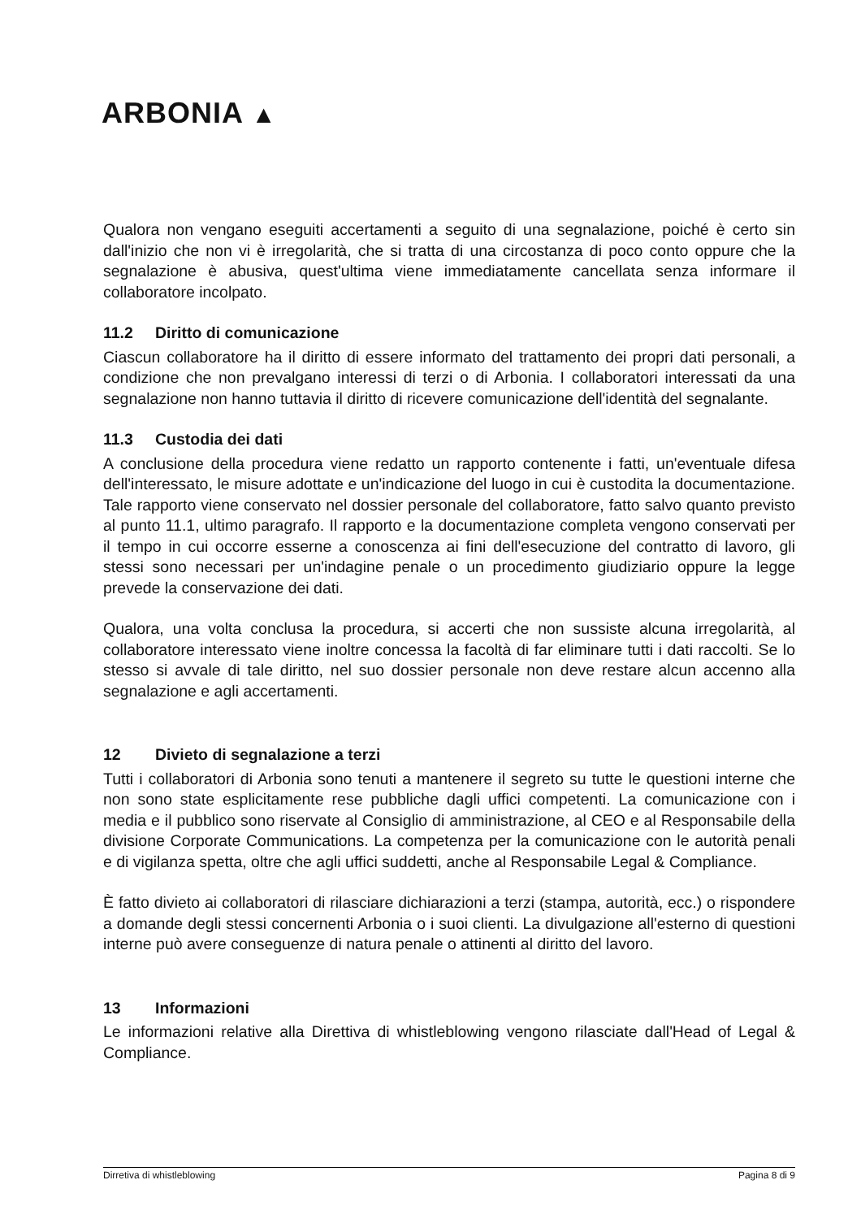ARBONIA ▲
Qualora non vengano eseguiti accertamenti a seguito di una segnalazione, poiché è certo sin dall'inizio che non vi è irregolarità, che si tratta di una circostanza di poco conto oppure che la segnalazione è abusiva, quest'ultima viene immediatamente cancellata senza informare il collaboratore incolpato.
11.2 Diritto di comunicazione
Ciascun collaboratore ha il diritto di essere informato del trattamento dei propri dati personali, a condizione che non prevalgano interessi di terzi o di Arbonia. I collaboratori interessati da una segnalazione non hanno tuttavia il diritto di ricevere comunicazione dell'identità del segnalante.
11.3 Custodia dei dati
A conclusione della procedura viene redatto un rapporto contenente i fatti, un'eventuale difesa dell'interessato, le misure adottate e un'indicazione del luogo in cui è custodita la documentazione. Tale rapporto viene conservato nel dossier personale del collaboratore, fatto salvo quanto previsto al punto 11.1, ultimo paragrafo. Il rapporto e la documentazione completa vengono conservati per il tempo in cui occorre esserne a conoscenza ai fini dell'esecuzione del contratto di lavoro, gli stessi sono necessari per un'indagine penale o un procedimento giudiziario oppure la legge prevede la conservazione dei dati.
Qualora, una volta conclusa la procedura, si accerti che non sussiste alcuna irregolarità, al collaboratore interessato viene inoltre concessa la facoltà di far eliminare tutti i dati raccolti. Se lo stesso si avvale di tale diritto, nel suo dossier personale non deve restare alcun accenno alla segnalazione e agli accertamenti.
12 Divieto di segnalazione a terzi
Tutti i collaboratori di Arbonia sono tenuti a mantenere il segreto su tutte le questioni interne che non sono state esplicitamente rese pubbliche dagli uffici competenti. La comunicazione con i media e il pubblico sono riservate al Consiglio di amministrazione, al CEO e al Responsabile della divisione Corporate Communications. La competenza per la comunicazione con le autorità penali e di vigilanza spetta, oltre che agli uffici suddetti, anche al Responsabile Legal & Compliance.
È fatto divieto ai collaboratori di rilasciare dichiarazioni a terzi (stampa, autorità, ecc.) o rispondere a domande degli stessi concernenti Arbonia o i suoi clienti. La divulgazione all'esterno di questioni interne può avere conseguenze di natura penale o attinenti al diritto del lavoro.
13 Informazioni
Le informazioni relative alla Direttiva di whistleblowing vengono rilasciate dall'Head of Legal & Compliance.
Dirretiva di whistleblowing Pagina 8 di 9